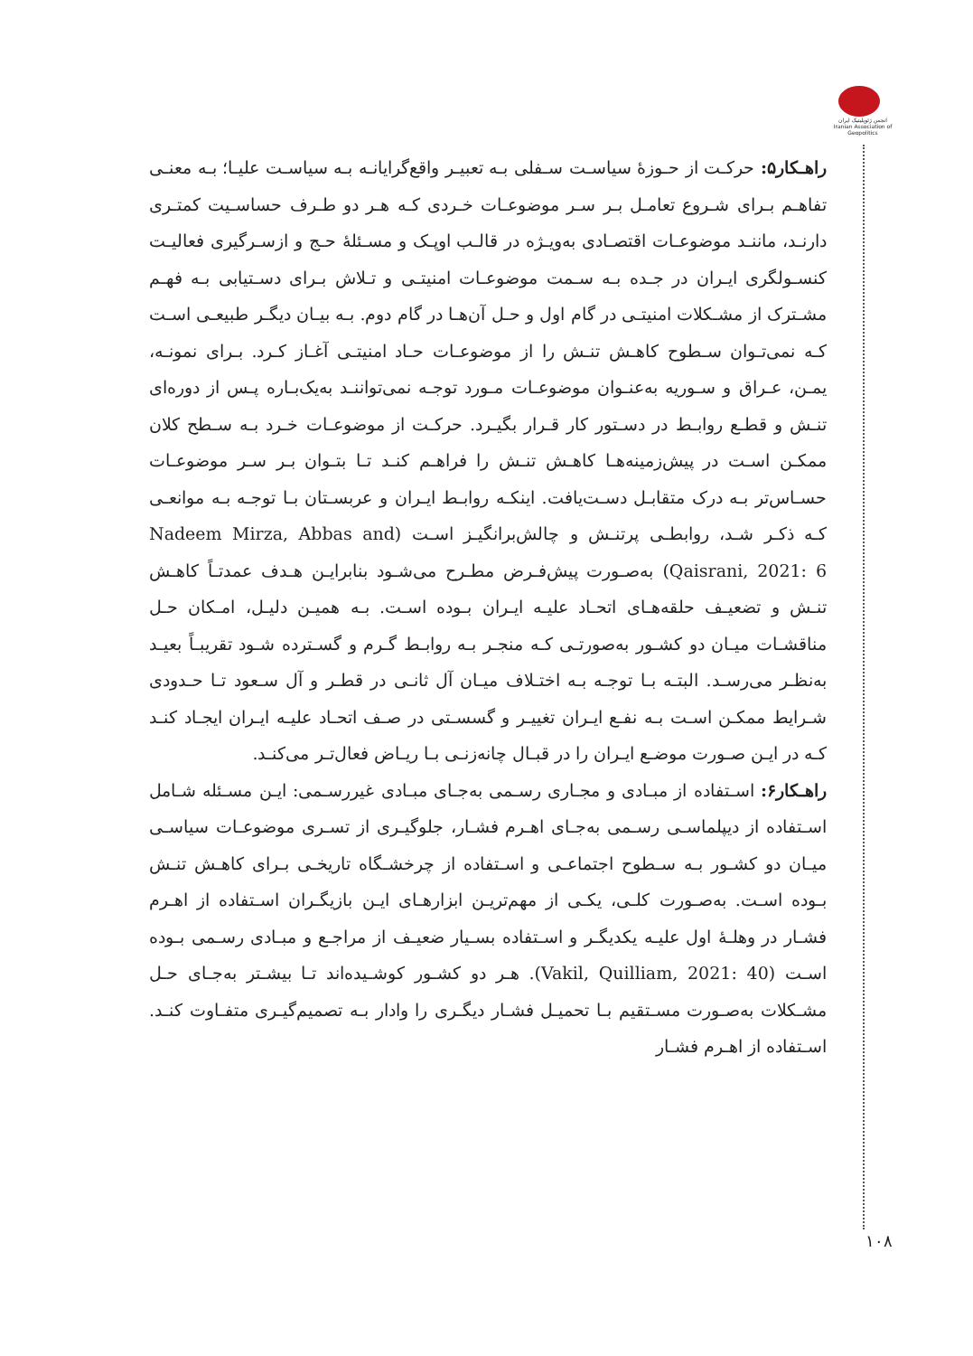انجمن ژئوپلیتیک ایران
Iranian Association of Geopolitics
راهـکار۵: حرکـت از حـوزۀ سیاسـت سـفلی بـه تعبیـر واقع‌گرایانـه بـه سیاسـت علیـا؛ بـه معنـی تفاهـم بـرای شـروع تعامـل بـر سـر موضوعـات خـردی کـه هـر دو طـرف حساسـیت کمتـری دارنـد، ماننـد موضوعـات اقتصـادی به‌ویـژه در قالـب اوپـک و مسـئلۀ حـج و ازسـرگیری فعالیـت کنسـولگری ایـران در جـده بـه سـمت موضوعـات امنیتـی و تـلاش بـرای دسـتیابی بـه فهـم مشـترک از مشـکلات امنیتـی در گام اول و حـل آن‌هـا در گام دوم. بـه بیـان دیگـر طبیعـی اسـت کـه نمی‌تـوان سـطوح کاهـش تنـش را از موضوعـات حـاد امنیتـی آغـاز کـرد. بـرای نمونـه، یمـن، عـراق و سـوریه به‌عنـوان موضوعـات مـورد توجـه نمی‌تواننـد به‌یک‌بـاره پـس از دوره‌ای تنـش و قطـع روابـط در دسـتور کار قـرار بگیـرد. حرکـت از موضوعـات خـرد بـه سـطح کلان ممکـن اسـت در پیش‌زمینه‌هـا کاهـش تنـش را فراهـم کنـد تـا بتـوان بـر سـر موضوعـات حسـاس‌تر بـه درک متقابـل دسـت‌یافت. اینکـه روابـط ایـران و عربسـتان بـا توجـه بـه موانعـی کـه ذکـر شـد، روابطـی پرتنـش و چالش‌برانگیـز اسـت (Nadeem Mirza, Abbas and Qaisrani, 2021: 6) به‌صـورت پیش‌فـرض مطـرح می‌شـود بنابرایـن هـدف عمدتـاً کاهـش تنـش و تضعیـف حلقه‌هـای اتحـاد علیـه ایـران بـوده اسـت. بـه همیـن دلیـل، امـکان حـل مناقشـات میـان دو کشـور به‌صورتـی کـه منجـر بـه روابـط گـرم و گسـترده شـود تقریبـاً بعیـد به‌نظـر می‌رسـد. البتـه بـا توجـه بـه اختـلاف میـان آل ثانـی در قطـر و آل سـعود تـا حـدودی شـرایط ممکـن اسـت بـه نفـع ایـران تغییـر و گسسـتی در صـف اتحـاد علیـه ایـران ایجـاد کنـد کـه در ایـن صـورت موضـع ایـران را در قبـال چانه‌زنـی بـا ریـاض فعال‌تـر می‌کنـد.
راهـکار۶: اسـتفاده از مبـادی و مجـاری رسـمی به‌جـای مبـادی غیررسـمی: ایـن مسـئله شـامل اسـتفاده از دیپلماسـی رسـمی به‌جـای اهـرم فشـار، جلوگیـری از تسـری موضوعـات سیاسـی میـان دو کشـور بـه سـطوح اجتماعـی و اسـتفاده از چرخشـگاه تاریخـی بـرای کاهـش تنـش بـوده اسـت. به‌صـورت کلـی، یکـی از مهم‌تریـن ابزارهـای ایـن بازیگـران اسـتفاده از اهـرم فشـار در وهلـۀ اول علیـه یکدیگـر و اسـتفاده بسـیار ضعیـف از مراجـع و مبـادی رسـمی بـوده اسـت (Vakil, Quilliam, 2021: 40). هـر دو کشـور کوشـیده‌اند تـا بیشـتر به‌جـای حـل مشـکلات به‌صـورت مسـتقیم بـا تحمیـل فشـار دیگـری را وادار بـه تصمیم‌گیـری متفـاوت کنـد. اسـتفاده از اهـرم فشـار
۱۰۸